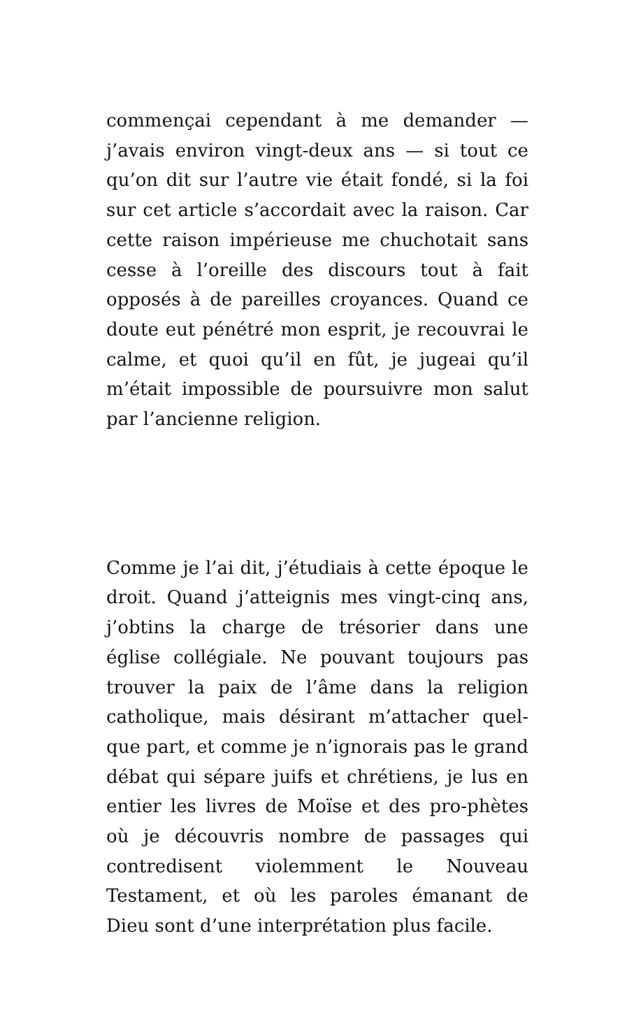commençai cependant à me demander — j’avais environ vingt-deux ans — si tout ce qu’on dit sur l’autre vie était fondé, si la foi sur cet article s’accordait avec la raison. Car cette raison impérieuse me chuchotait sans cesse à l’oreille des discours tout à fait opposés à de pareilles croyances. Quand ce doute eut pénétré mon esprit, je recouvrai le calme, et quoi qu’il en fût, je jugeai qu’il m’était impossible de poursuivre mon salut par l’ancienne religion.
Comme je l’ai dit, j’étudiais à cette époque le droit. Quand j’atteignis mes vingt-cinq ans, j’obtins la charge de trésorier dans une église collégiale. Ne pouvant toujours pas trouver la paix de l’âme dans la religion catholique, mais désirant m’attacher quel-que part, et comme je n’ignorais pas le grand débat qui sépare juifs et chrétiens, je lus en entier les livres de Moïse et des pro-phètes où je découvris nombre de passages qui contredisent violemment le Nouveau Testament, et où les paroles émanant de Dieu sont d’une interprétation plus facile.